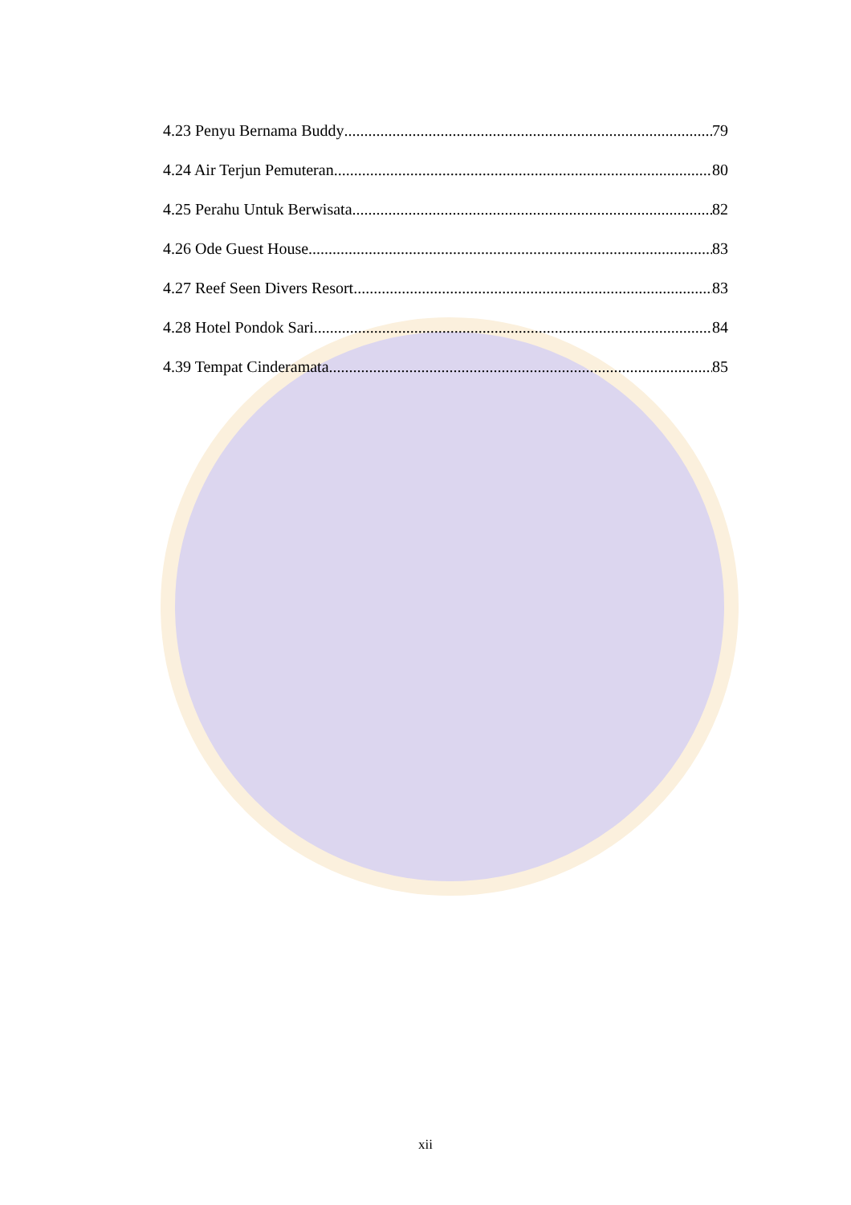4.23 Penyu Bernama Buddy 79
4.24 Air Terjun Pemuteran 80
4.25 Perahu Untuk Berwisata 82
4.26 Ode Guest House 83
4.27 Reef Seen Divers Resort 83
4.28 Hotel Pondok Sari 84
4.39 Tempat Cinderamata 85
xii